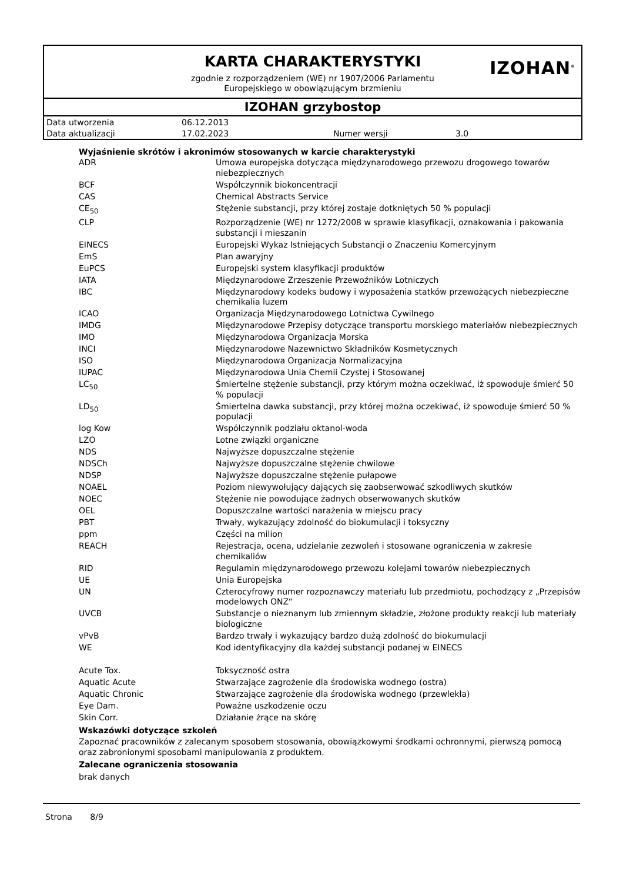KARTA CHARAKTERYSTYKI
IZOHAN<sup>®</sup>
zgodnie z rozporządzeniem (WE) nr 1907/2006 Parlamentu
Europejskiego w obowiązującym brzmieniu
IZOHAN grzybostop
| Data utworzenia | 06.12.2013 | | |
| Data aktualizacji | 17.02.2023 | Numer wersji | 3.0 |
Wyjaśnienie skrótów i akronimów stosowanych w karcie charakterystyki
| ADR | Umowa europejska dotycząca międzynarodowego przewozu drogowego towarów niebezpiecznych |
| BCF | Współczynnik biokoncentracji |
| CAS | Chemical Abstracts Service |
| CE<sub>50</sub> | Stężenie substancji, przy której zostaje dotkniętych 50 % populacji |
| CLP | Rozporządzenie (WE) nr 1272/2008 w sprawie klasyfikacji, oznakowania i pakowania substancji i mieszanin |
| EINECS | Europejski Wykaz Istniejących Substancji o Znaczeniu Komercyjnym |
| EmS | Plan awaryjny |
| EuPCS | Europejski system klasyfikacji produktów |
| IATA | Międzynarodowe Zrzeszenie Przewoźników Lotniczych |
| IBC | Międzynarodowy kodeks budowy i wyposażenia statków przewożących niebezpieczne chemikalia luzem |
| ICAO | Organizacja Międzynarodowego Lotnictwa Cywilnego |
| IMDG | Międzynarodowe Przepisy dotyczące transportu morskiego materiałów niebezpiecznych |
| IMO | Międzynarodowa Organizacja Morska |
| INCI | Międzynarodowe Nazewnictwo Składników Kosmetycznych |
| ISO | Międzynarodowa Organizacja Normalizacyjna |
| IUPAC | Międzynarodowa Unia Chemii Czystej i Stosowanej |
| LC<sub>50</sub> | Śmiertelne stężenie substancji, przy którym można oczekiwać, iż spowoduje śmierć 50 % populacji |
| LD<sub>50</sub> | Śmiertelna dawka substancji, przy której można oczekiwać, iż spowoduje śmierć 50 % populacji |
| log Kow | Współczynnik podziału oktanol-woda |
| LZO | Lotne związki organiczne |
| NDS | Najwyższe dopuszczalne stężenie |
| NDSCh | Najwyższe dopuszczalne stężenie chwilowe |
| NDSP | Najwyższe dopuszczalne stężenie pułapowe |
| NOAEL | Poziom niewywołujący dających się zaobserwować szkodliwych skutków |
| NOEC | Stężenie nie powodujące żadnych obserwowanych skutków |
| OEL | Dopuszczalne wartości narażenia w miejscu pracy |
| PBT | Trwały, wykazujący zdolność do biokumulacji i toksyczny |
| ppm | Części na milion |
| REACH | Rejestracja, ocena, udzielanie zezwoleń i stosowane ograniczenia w zakresie chemikaliów |
| RID | Regulamin międzynarodowego przewozu kolejami towarów niebezpiecznych |
| UE | Unia Europejska |
| UN | Czterocyfrowy numer rozpoznawczy materiału lub przedmiotu, pochodzący z „Przepisów modelowych ONZ“ |
| UVCB | Substancje o nieznanym lub zmiennym składzie, złożone produkty reakcji lub materiały biologiczne |
| vPvB | Bardzo trwały i wykazujący bardzo dużą zdolność do biokumulacji |
| WE | Kod identyfikacyjny dla każdej substancji podanej w EINECS |
| Acute Tox. | Toksyczność ostra |
| Aquatic Acute | Stwarzające zagrożenie dla środowiska wodnego (ostra) |
| Aquatic Chronic | Stwarzające zagrożenie dla środowiska wodnego (przewlekła) |
| Eye Dam. | Poważne uszkodzenie oczu |
| Skin Corr. | Działanie żrące na skórę |
Wskazówki dotyczące szkoleń
Zapoznać pracowników z zalecanym sposobem stosowania, obowiązkowymi środkami ochronnymi, pierwszą pomocą oraz zabronionymi sposobami manipulowania z produktem.
Zalecane ograniczenia stosowania
brak danych
Strona 8/9